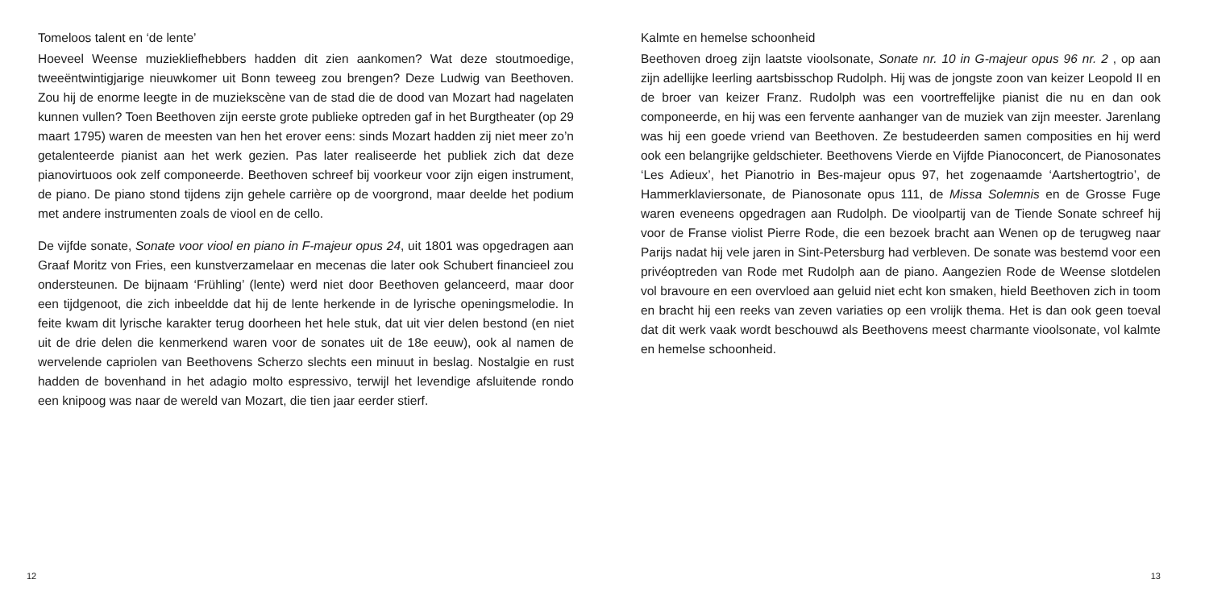Tomeloos talent en ‘de lente’
Hoeveel Weense muziekliefhebbers hadden dit zien aankomen? Wat deze stoutmoedige, tweeëntwintigjarige nieuwkomer uit Bonn teweeg zou brengen? Deze Ludwig van Beethoven. Zou hij de enorme leegte in de muziekscène van de stad die de dood van Mozart had nagelaten kunnen vullen? Toen Beethoven zijn eerste grote publieke optreden gaf in het Burgtheater (op 29 maart 1795) waren de meesten van hen het erover eens: sinds Mozart hadden zij niet meer zo’n getalenteerde pianist aan het werk gezien. Pas later realiseerde het publiek zich dat deze pianovirtuoos ook zelf componeerde. Beethoven schreef bij voorkeur voor zijn eigen instrument, de piano. De piano stond tijdens zijn gehele carrière op de voorgrond, maar deelde het podium met andere instrumenten zoals de viool en de cello.
De vijfde sonate, Sonate voor viool en piano in F-majeur opus 24, uit 1801 was opgedragen aan Graaf Moritz von Fries, een kunstverzamelaar en mecenas die later ook Schubert financieel zou ondersteunen. De bijnaam ‘Frühling’ (lente) werd niet door Beethoven gelanceerd, maar door een tijdgenoot, die zich inbeeldde dat hij de lente herkende in de lyrische openingsmelodie. In feite kwam dit lyrische karakter terug doorheen het hele stuk, dat uit vier delen bestond (en niet uit de drie delen die kenmerkend waren voor de sonates uit de 18e eeuw), ook al namen de wervelende capriolen van Beethovens Scherzo slechts een minuut in beslag. Nostalgie en rust hadden de bovenhand in het adagio molto espressivo, terwijl het levendige afsluitende rondo een knipoog was naar de wereld van Mozart, die tien jaar eerder stierf.
12
Kalmte en hemelse schoonheid
Beethoven droeg zijn laatste vioolsonate, Sonate nr. 10 in G-majeur opus 96 nr. 2 , op aan zijn adellijke leerling aartsbisschop Rudolph. Hij was de jongste zoon van keizer Leopold II en de broer van keizer Franz. Rudolph was een voortreffelijke pianist die nu en dan ook componeerde, en hij was een fervente aanhanger van de muziek van zijn meester. Jarenlang was hij een goede vriend van Beethoven. Ze bestudeerden samen composities en hij werd ook een belangrijke geldschieter. Beethovens Vierde en Vijfde Pianoconcert, de Pianosonates ‘Les Adieux’, het Pianotrio in Bes-majeur opus 97, het zogenaamde ‘Aartshertogtrio’, de Hammerklaviersonate, de Pianosonate opus 111, de Missa Solemnis en de Grosse Fuge waren eveneens opgedragen aan Rudolph. De vioolpartij van de Tiende Sonate schreef hij voor de Franse violist Pierre Rode, die een bezoek bracht aan Wenen op de terugweg naar Parijs nadat hij vele jaren in Sint-Petersburg had verbleven. De sonate was bestemd voor een privéoptreden van Rode met Rudolph aan de piano. Aangezien Rode de Weense slotdelen vol bravoure en een overvloed aan geluid niet echt kon smaken, hield Beethoven zich in toom en bracht hij een reeks van zeven variaties op een vrolijk thema. Het is dan ook geen toeval dat dit werk vaak wordt beschouwd als Beethovens meest charmante vioolsonate, vol kalmte en hemelse schoonheid.
13